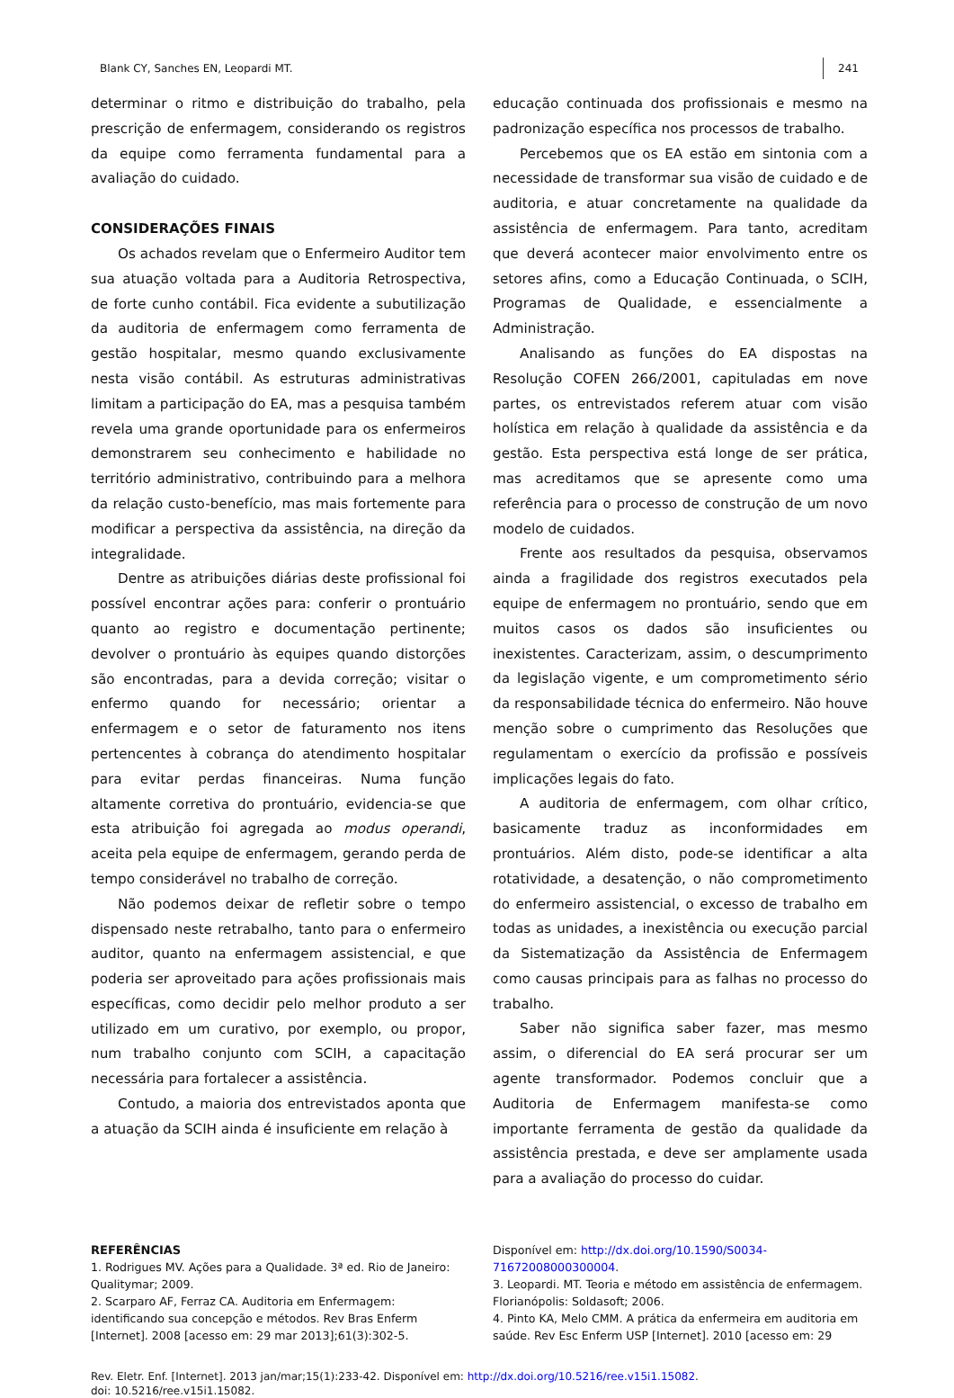Blank CY, Sanches EN, Leopardi MT. 241
determinar o ritmo e distribuição do trabalho, pela prescrição de enfermagem, considerando os registros da equipe como ferramenta fundamental para a avaliação do cuidado.
CONSIDERAÇÕES FINAIS
Os achados revelam que o Enfermeiro Auditor tem sua atuação voltada para a Auditoria Retrospectiva, de forte cunho contábil. Fica evidente a subutilização da auditoria de enfermagem como ferramenta de gestão hospitalar, mesmo quando exclusivamente nesta visão contábil. As estruturas administrativas limitam a participação do EA, mas a pesquisa também revela uma grande oportunidade para os enfermeiros demonstrarem seu conhecimento e habilidade no território administrativo, contribuindo para a melhora da relação custo-benefício, mas mais fortemente para modificar a perspectiva da assistência, na direção da integralidade.
Dentre as atribuições diárias deste profissional foi possível encontrar ações para: conferir o prontuário quanto ao registro e documentação pertinente; devolver o prontuário às equipes quando distorções são encontradas, para a devida correção; visitar o enfermo quando for necessário; orientar a enfermagem e o setor de faturamento nos itens pertencentes à cobrança do atendimento hospitalar para evitar perdas financeiras. Numa função altamente corretiva do prontuário, evidencia-se que esta atribuição foi agregada ao modus operandi, aceita pela equipe de enfermagem, gerando perda de tempo considerável no trabalho de correção.
Não podemos deixar de refletir sobre o tempo dispensado neste retrabalho, tanto para o enfermeiro auditor, quanto na enfermagem assistencial, e que poderia ser aproveitado para ações profissionais mais específicas, como decidir pelo melhor produto a ser utilizado em um curativo, por exemplo, ou propor, num trabalho conjunto com SCIH, a capacitação necessária para fortalecer a assistência.
Contudo, a maioria dos entrevistados aponta que a atuação da SCIH ainda é insuficiente em relação à
educação continuada dos profissionais e mesmo na padronização específica nos processos de trabalho.
Percebemos que os EA estão em sintonia com a necessidade de transformar sua visão de cuidado e de auditoria, e atuar concretamente na qualidade da assistência de enfermagem. Para tanto, acreditam que deverá acontecer maior envolvimento entre os setores afins, como a Educação Continuada, o SCIH, Programas de Qualidade, e essencialmente a Administração.
Analisando as funções do EA dispostas na Resolução COFEN 266/2001, capituladas em nove partes, os entrevistados referem atuar com visão holística em relação à qualidade da assistência e da gestão. Esta perspectiva está longe de ser prática, mas acreditamos que se apresente como uma referência para o processo de construção de um novo modelo de cuidados.
Frente aos resultados da pesquisa, observamos ainda a fragilidade dos registros executados pela equipe de enfermagem no prontuário, sendo que em muitos casos os dados são insuficientes ou inexistentes. Caracterizam, assim, o descumprimento da legislação vigente, e um comprometimento sério da responsabilidade técnica do enfermeiro. Não houve menção sobre o cumprimento das Resoluções que regulamentam o exercício da profissão e possíveis implicações legais do fato.
A auditoria de enfermagem, com olhar crítico, basicamente traduz as inconformidades em prontuários. Além disto, pode-se identificar a alta rotatividade, a desatenção, o não comprometimento do enfermeiro assistencial, o excesso de trabalho em todas as unidades, a inexistência ou execução parcial da Sistematização da Assistência de Enfermagem como causas principais para as falhas no processo do trabalho.
Saber não significa saber fazer, mas mesmo assim, o diferencial do EA será procurar ser um agente transformador. Podemos concluir que a Auditoria de Enfermagem manifesta-se como importante ferramenta de gestão da qualidade da assistência prestada, e deve ser amplamente usada para a avaliação do processo do cuidar.
REFERÊNCIAS
1. Rodrigues MV. Ações para a Qualidade. 3ª ed. Rio de Janeiro: Qualitymar; 2009.
2. Scarparo AF, Ferraz CA. Auditoria em Enfermagem: identificando sua concepção e métodos. Rev Bras Enferm [Internet]. 2008 [acesso em: 29 mar 2013];61(3):302-5.
Disponível em: http://dx.doi.org/10.1590/S0034-71672008000300004.
3. Leopardi. MT. Teoria e método em assistência de enfermagem. Florianópolis: Soldasoft; 2006.
4. Pinto KA, Melo CMM. A prática da enfermeira em auditoria em saúde. Rev Esc Enferm USP [Internet]. 2010 [acesso em: 29
Rev. Eletr. Enf. [Internet]. 2013 jan/mar;15(1):233-42. Disponível em: http://dx.doi.org/10.5216/ree.v15i1.15082.
doi: 10.5216/ree.v15i1.15082.